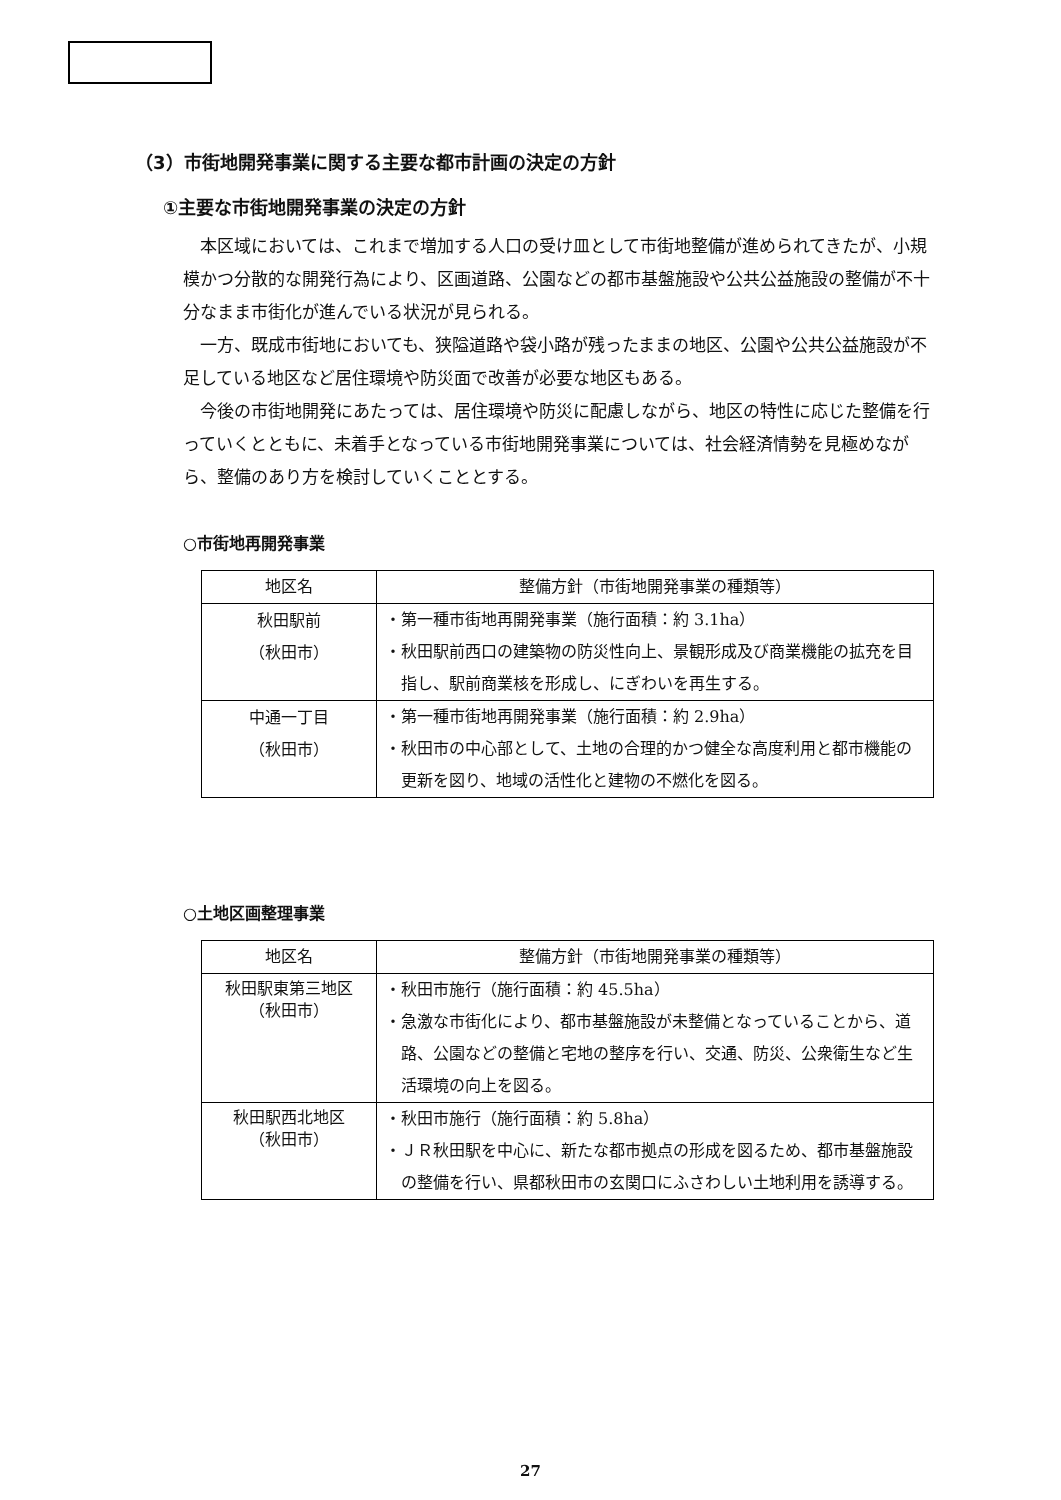（3）市街地開発事業に関する主要な都市計画の決定の方針
①主要な市街地開発事業の決定の方針
本区域においては、これまで増加する人口の受け皿として市街地整備が進められてきたが、小規模かつ分散的な開発行為により、区画道路、公園などの都市基盤施設や公共公益施設の整備が不十分なまま市街化が進んでいる状況が見られる。
一方、既成市街地においても、狭隘道路や袋小路が残ったままの地区、公園や公共公益施設が不足している地区など居住環境や防災面で改善が必要な地区もある。
今後の市街地開発にあたっては、居住環境や防災に配慮しながら、地区の特性に応じた整備を行っていくとともに、未着手となっている市街地開発事業については、社会経済情勢を見極めながら、整備のあり方を検討していくこととする。
○市街地再開発事業
| 地区名 | 整備方針（市街地開発事業の種類等） |
| --- | --- |
| 秋田駅前 （秋田市） | ・第一種市街地再開発事業（施行面積：約 3.1ha） ・秋田駅前西口の建築物の防災性向上、景観形成及び商業機能の拡充を目指し、駅前商業核を形成し、にぎわいを再生する。 |
| 中通一丁目 （秋田市） | ・第一種市街地再開発事業（施行面積：約 2.9ha） ・秋田市の中心部として、土地の合理的かつ健全な高度利用と都市機能の更新を図り、地域の活性化と建物の不燃化を図る。 |
○土地区画整理事業
| 地区名 | 整備方針（市街地開発事業の種類等） |
| --- | --- |
| 秋田駅東第三地区 （秋田市） | ・秋田市施行（施行面積：約 45.5ha） ・急激な市街化により、都市基盤施設が未整備となっていることから、道路、公園などの整備と宅地の整序を行い、交通、防災、公衆衛生など生活環境の向上を図る。 |
| 秋田駅西北地区 （秋田市） | ・秋田市施行（施行面積：約 5.8ha） ・ＪＲ秋田駅を中心に、新たな都市拠点の形成を図るため、都市基盤施設の整備を行い、県都秋田市の玄関口にふさわしい土地利用を誘導する。 |
27